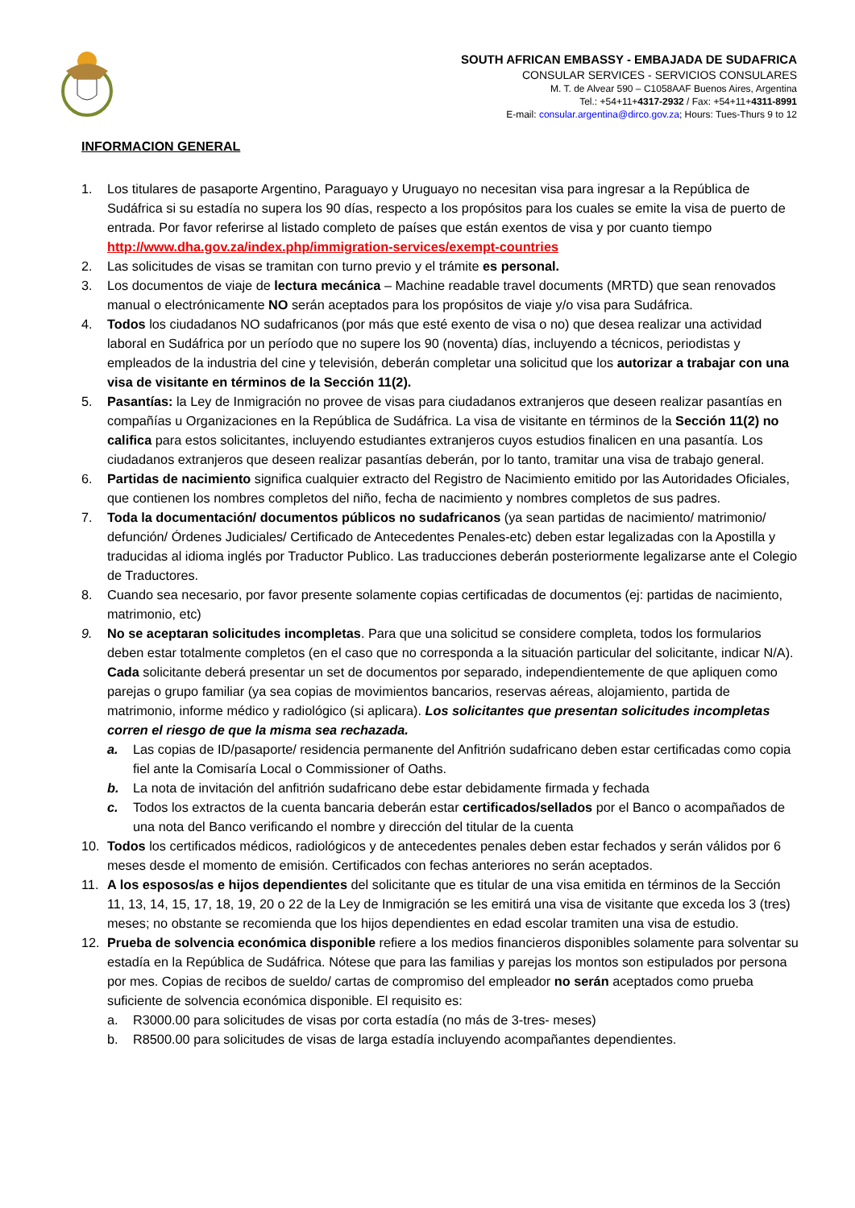SOUTH AFRICAN EMBASSY - EMBAJADA DE SUDAFRICA
CONSULAR SERVICES - SERVICIOS CONSULARES
M. T. de Alvear 590 – C1058AAF Buenos Aires, Argentina
Tel.: +54+11+4317-2932 / Fax: +54+11+4311-8991
E-mail: consular.argentina@dirco.gov.za; Hours: Tues-Thurs 9 to 12
INFORMACION GENERAL
1. Los titulares de pasaporte Argentino, Paraguayo y Uruguayo no necesitan visa para ingresar a la República de Sudáfrica si su estadía no supera los 90 días, respecto a los propósitos para los cuales se emite la visa de puerto de entrada. Por favor referirse al listado completo de países que están exentos de visa y por cuanto tiempo http://www.dha.gov.za/index.php/immigration-services/exempt-countries
2. Las solicitudes de visas se tramitan con turno previo y el trámite es personal.
3. Los documentos de viaje de lectura mecánica – Machine readable travel documents (MRTD) que sean renovados manual o electrónicamente NO serán aceptados para los propósitos de viaje y/o visa para Sudáfrica.
4. Todos los ciudadanos NO sudafricanos (por más que esté exento de visa o no) que desea realizar una actividad laboral en Sudáfrica por un período que no supere los 90 (noventa) días, incluyendo a técnicos, periodistas y empleados de la industria del cine y televisión, deberán completar una solicitud que los autorizar a trabajar con una visa de visitante en términos de la Sección 11(2).
5. Pasantías: la Ley de Inmigración no provee de visas para ciudadanos extranjeros que deseen realizar pasantías en compañías u Organizaciones en la República de Sudáfrica. La visa de visitante en términos de la Sección 11(2) no califica para estos solicitantes, incluyendo estudiantes extranjeros cuyos estudios finalicen en una pasantía. Los ciudadanos extranjeros que deseen realizar pasantías deberán, por lo tanto, tramitar una visa de trabajo general.
6. Partidas de nacimiento significa cualquier extracto del Registro de Nacimiento emitido por las Autoridades Oficiales, que contienen los nombres completos del niño, fecha de nacimiento y nombres completos de sus padres.
7. Toda la documentación/ documentos públicos no sudafricanos (ya sean partidas de nacimiento/ matrimonio/ defunción/ Órdenes Judiciales/ Certificado de Antecedentes Penales-etc) deben estar legalizadas con la Apostilla y traducidas al idioma inglés por Traductor Publico. Las traducciones deberán posteriormente legalizarse ante el Colegio de Traductores.
8. Cuando sea necesario, por favor presente solamente copias certificadas de documentos (ej: partidas de nacimiento, matrimonio, etc)
9. No se aceptaran solicitudes incompletas. Para que una solicitud se considere completa, todos los formularios deben estar totalmente completos (en el caso que no corresponda a la situación particular del solicitante, indicar N/A). Cada solicitante deberá presentar un set de documentos por separado, independientemente de que apliquen como parejas o grupo familiar (ya sea copias de movimientos bancarios, reservas aéreas, alojamiento, partida de matrimonio, informe médico y radiológico (si aplicara). Los solicitantes que presentan solicitudes incompletas corren el riesgo de que la misma sea rechazada.
a. Las copias de ID/pasaporte/ residencia permanente del Anfitrión sudafricano deben estar certificadas como copia fiel ante la Comisaría Local o Commissioner of Oaths.
b. La nota de invitación del anfitrión sudafricano debe estar debidamente firmada y fechada
c. Todos los extractos de la cuenta bancaria deberán estar certificados/sellados por el Banco o acompañados de una nota del Banco verificando el nombre y dirección del titular de la cuenta
10. Todos los certificados médicos, radiológicos y de antecedentes penales deben estar fechados y serán válidos por 6 meses desde el momento de emisión. Certificados con fechas anteriores no serán aceptados.
11. A los esposos/as e hijos dependientes del solicitante que es titular de una visa emitida en términos de la Sección 11, 13, 14, 15, 17, 18, 19, 20 o 22 de la Ley de Inmigración se les emitirá una visa de visitante que exceda los 3 (tres) meses; no obstante se recomienda que los hijos dependientes en edad escolar tramiten una visa de estudio.
12. Prueba de solvencia económica disponible refiere a los medios financieros disponibles solamente para solventar su estadía en la República de Sudáfrica. Nótese que para las familias y parejas los montos son estipulados por persona por mes. Copias de recibos de sueldo/ cartas de compromiso del empleador no serán aceptados como prueba suficiente de solvencia económica disponible. El requisito es:
a. R3000.00 para solicitudes de visas por corta estadía (no más de 3-tres- meses)
b. R8500.00 para solicitudes de visas de larga estadía incluyendo acompañantes dependientes.